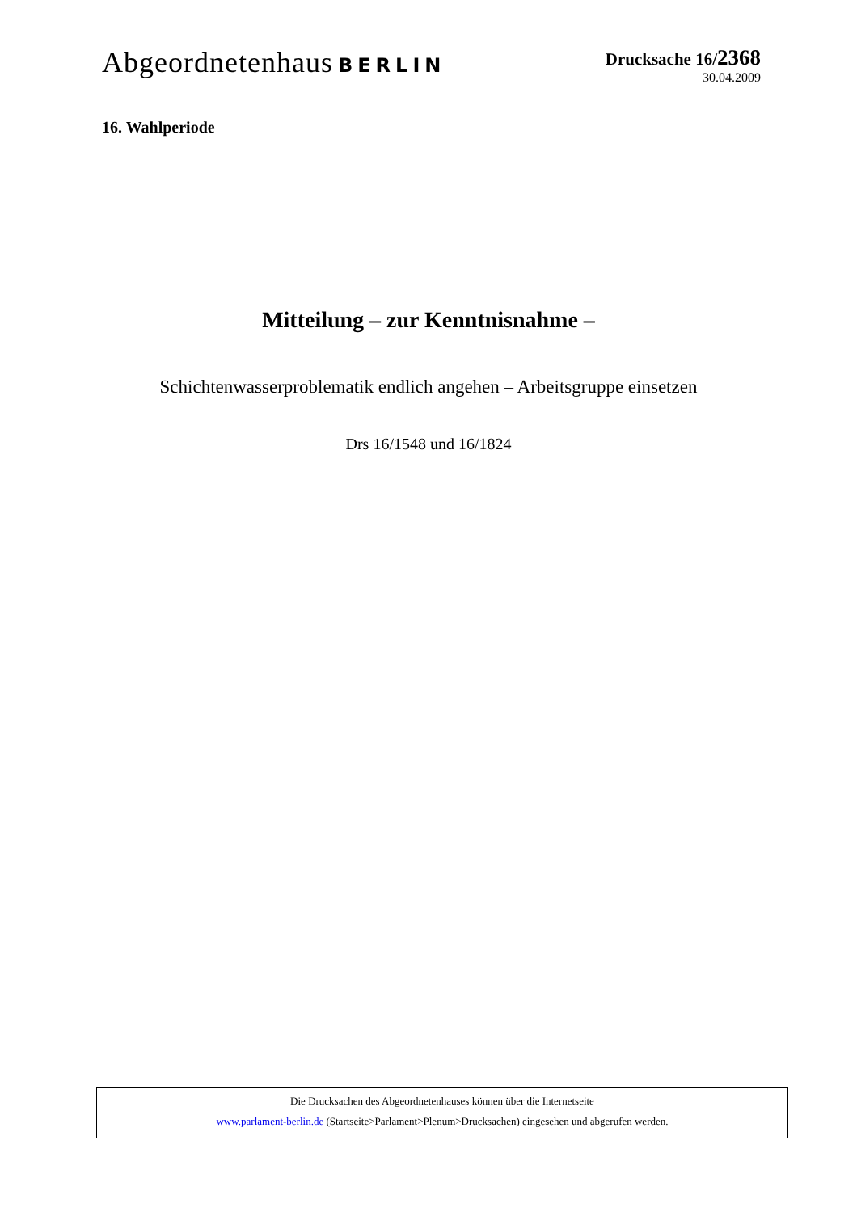Abgeordnetenhaus BERLIN Drucksache 16/2368
30.04.2009
16. Wahlperiode
Mitteilung – zur Kenntnisnahme –
Schichtenwasserproblematik endlich angehen – Arbeitsgruppe einsetzen
Drs 16/1548 und 16/1824
Die Drucksachen des Abgeordnetenhauses können über die Internetseite
www.parlament-berlin.de (Startseite>Parlament>Plenum>Drucksachen) eingesehen und abgerufen werden.